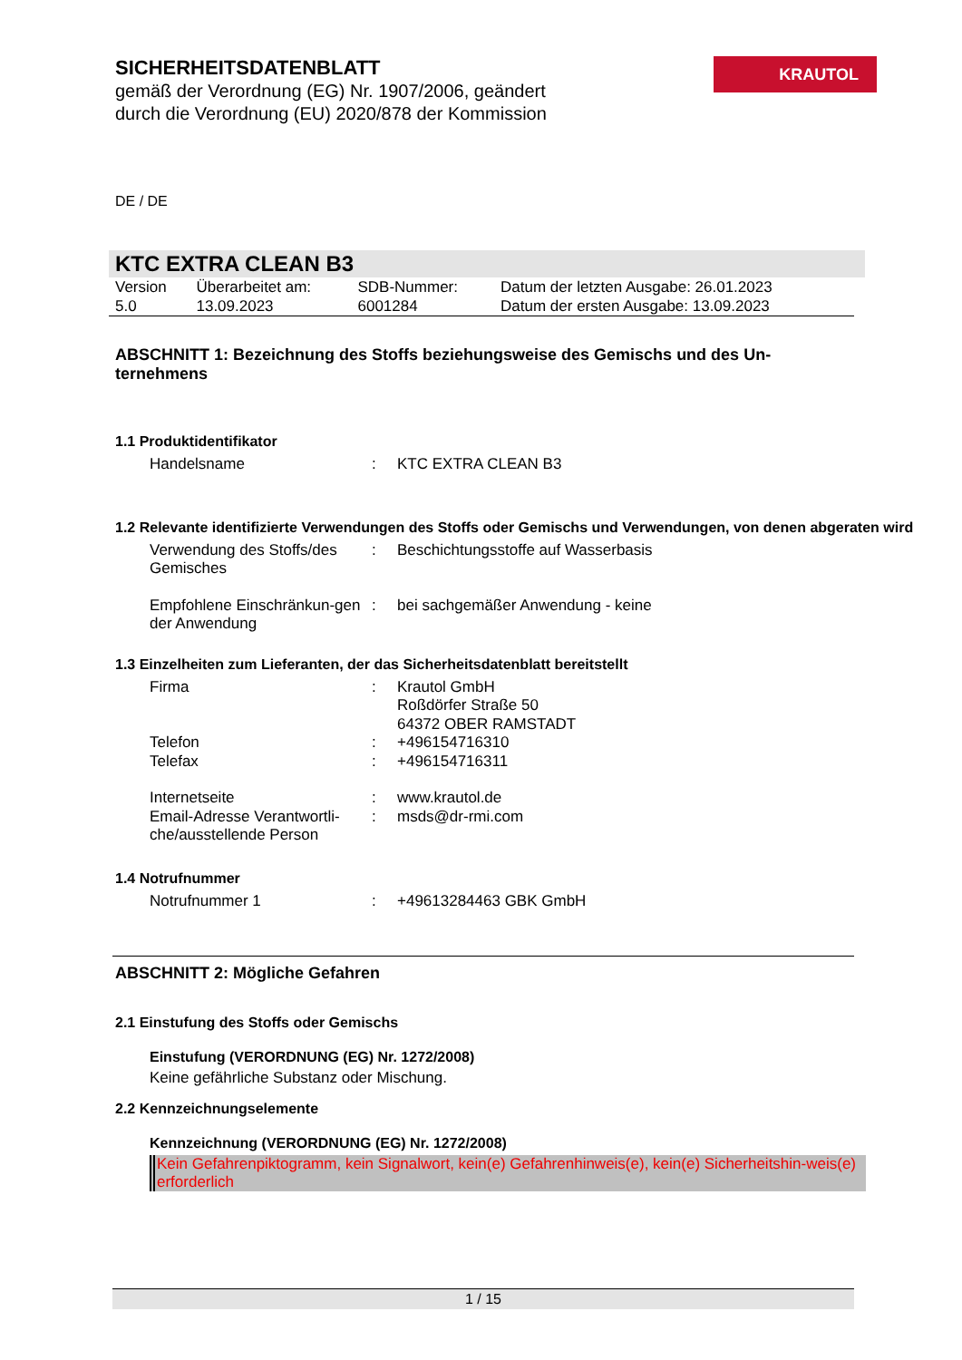SICHERHEITSDATENBLATT
gemäß der Verordnung (EG) Nr. 1907/2006, geändert
durch die Verordnung (EU) 2020/878 der Kommission
KRAUTOL
DE / DE
KTC EXTRA CLEAN B3
| Version 5.0 | Überarbeitet am: 13.09.2023 | SDB-Nummer: 6001284 | Datum der letzten Ausgabe: 26.01.2023 Datum der ersten Ausgabe: 13.09.2023 |
ABSCHNITT 1: Bezeichnung des Stoffs beziehungsweise des Gemischs und des Un-ternehmens
1.1 Produktidentifikator
| Handelsname | : | KTC EXTRA CLEAN B3 |
1.2 Relevante identifizierte Verwendungen des Stoffs oder Gemischs und Verwendungen, von denen abgeraten wird
| Verwendung des Stoffs/des Gemisches | : | Beschichtungsstoffe auf Wasserbasis |
| Empfohlene Einschränkun-gen der Anwendung | : | bei sachgemäßer Anwendung - keine |
1.3 Einzelheiten zum Lieferanten, der das Sicherheitsdatenblatt bereitstellt
| Firma | : | Krautol GmbH Roßdörfer Straße 50 64372 OBER RAMSTADT |
| Telefon | : | +496154716310 |
| Telefax | : | +496154716311 |
| Internetseite | : | www.krautol.de |
| Email-Adresse Verantwortli-che/ausstellende Person | : | msds@dr-rmi.com |
1.4 Notrufnummer
| Notrufnummer 1 | : | +49613284463 GBK GmbH |
ABSCHNITT 2: Mögliche Gefahren
2.1 Einstufung des Stoffs oder Gemischs
Einstufung (VERORDNUNG (EG) Nr. 1272/2008)
Keine gefährliche Substanz oder Mischung.
2.2 Kennzeichnungselemente
Kennzeichnung (VERORDNUNG (EG) Nr. 1272/2008)
Kein Gefahrenpiktogramm, kein Signalwort, kein(e) Gefahrenhinweis(e), kein(e) Sicherheitshin-weis(e) erforderlich
1 / 15